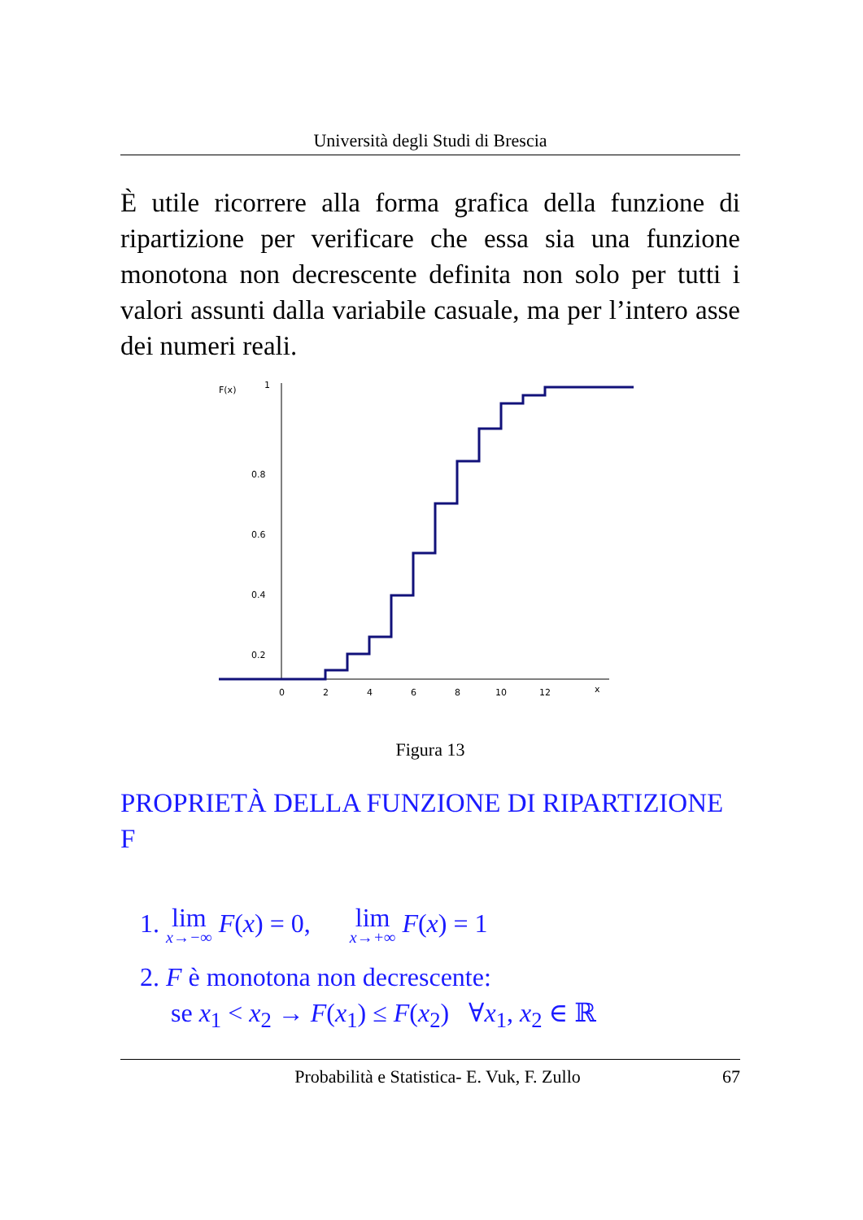Università degli Studi di Brescia
È utile ricorrere alla forma grafica della funzione di ripartizione per verificare che essa sia una funzione monotona non decrescente definita non solo per tutti i valori assunti dalla variabile casuale, ma per l’intero asse dei numeri reali.
F(x)
1
0.8
0.6
0.4
0.2
0
2
4
6
8
10
12
x
Figura 13
PROPRIETÀ DELLA FUNZIONE DI RIPARTIZIONE F
1. lim x→−∞ F(x) = 0, lim x→+∞ F(x) = 1
2. F è monotona non decrescente:
se x<sub>1</sub> < x<sub>2</sub> → F(x<sub>1</sub>) ≤ F(x<sub>2</sub>) ∀x<sub>1</sub>, x<sub>2</sub> ∈ ℝ
Probabilità e Statistica- E. Vuk, F. Zullo 67